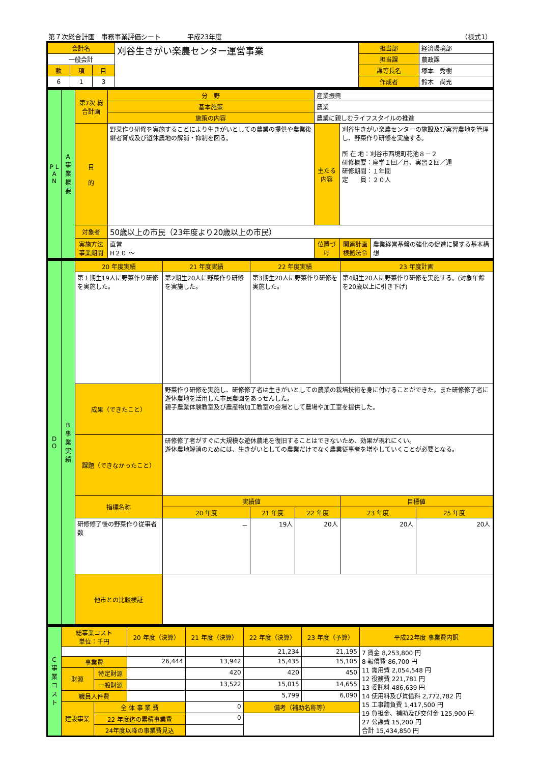第７次総合計画　事務事業評価シート　　　　平成23年度 （様式1）
| 会計名 | | | 刈谷生きがい楽農センター運営事業 | 担当部 | 経済環境部 |
| 一般会計 | | | | 担当課 | 農政課 |
| 款 | 項 | 目 | | 課等長名 | 塚本 秀樹 |
| 6 | 1 | 3 | | 作成者 | 鈴木 尚充 |
| P L A N | A 事業概要 | 第7次 総合計画 | 分 野 | 産業振興 | | | |
| | | | 基本施策 | 農業 | | | |
| | | | 施策の内容 | 農業に親しむライフスタイルの推進 | | | |
| | | 目 的 | 野菜作り研修を実施することにより生きがいとしての農業の提供や農業後継者育成及び遊休農地の解消・抑制を図る。 | | 主たる内容 | 刈谷生きがい楽農センターの施設及び実習農地を管理し、野菜作り研修を実施する。 所 在 地：刈谷市西境町花池８－２ 研修概要：座学１回／月、実習２回／週 研修期間：１年間 定 員：２０人 | |
| | | 対象者 | 50歳以上の市民（23年度より20歳以上の市民） | | | | |
| | | 実施方法 事業期間 | 直営 H２０ ～ | | 位置づけ | 関連計画 根拠法令 | 農業経営基盤の強化の促進に関する基本構想 |
| D O | B 事業実績 | 20 年度実績 | | 21 年度実績 | | 22 年度実績 | | 23 年度計画 | |
| | | 第１期生19人に野菜作り研修を実施した。 | | 第2期生20人に野菜作り研修を実施した。 | | 第3期生20人に野菜作り研修を実施した。 | | 第4期生20人に野菜作り研修を実施する。(対象年齢を20歳以上に引き下げ) | |
| | | 成果（できたこと） | 野菜作り研修を実施し、研修修了者は生きがいとしての農業の栽培技術を身に付けることができた。また研修修了者に遊休農地を活用した市民農園をあっせんした。 親子農業体験教室及び農産物加工教室の会場として農場や加工室を提供した。 | | | | | | |
| | | 課題（できなかったこと） | 研修修了者がすぐに大規模な遊休農地を復旧することはできないため、効果が現れにくい。 遊休農地解消のためには、生きがいとしての農業だけでなく農業従事者を増やしていくことが必要となる。 | | | | | | |
| | | 指標名称 | | | 実績値 | | | 目標値 | |
| | | | | | 20 年度 | 21 年度 | 22 年度 | 23 年度 | 25 年度 |
| | | 研修修了後の野菜作り従事者数 | | | － | 19人 | 20人 | 20人 | 20人 |
| | | 他市との比較検証 | | | | | | | |
| C 事業コスト | 総事業コスト 単位：千円 | | 20 年度（決算） | 21 年度（決算） | 22 年度（決算） | 23 年度（予算） | 平成22年度 事業費内訳 |
| | | | | | 21,234 | 21,195 | 7 賃金 8,253,800 円 8 報償費 86,700 円 11 需用費 2,054,548 円 12 役務費 221,781 円 13 委託料 486,639 円 14 使用料及び賃借料 2,772,782 円 15 工事請負費 1,417,500 円 19 負担金、補助及び交付金 125,900 円 27 公課費 15,200 円 合計 15,434,850 円 |
| | 事業費 | | 26,444 | 13,942 | 15,435 | 15,105 | |
| | 財源 | 特定財源 | | 420 | 420 | 450 | |
| | | 一般財源 | | 13,522 | 15,015 | 14,655 | |
| | 職員人件費 | | | | 5,799 | 6,090 | |
| | 建設事業 | 全 体 事 業 費 | | 0 | 備考（補助名称等） | | |
| | | 22 年度迄の累積事業費 | | 0 | | | |
| | | 24年度以降の事業費見込 | | | | | |